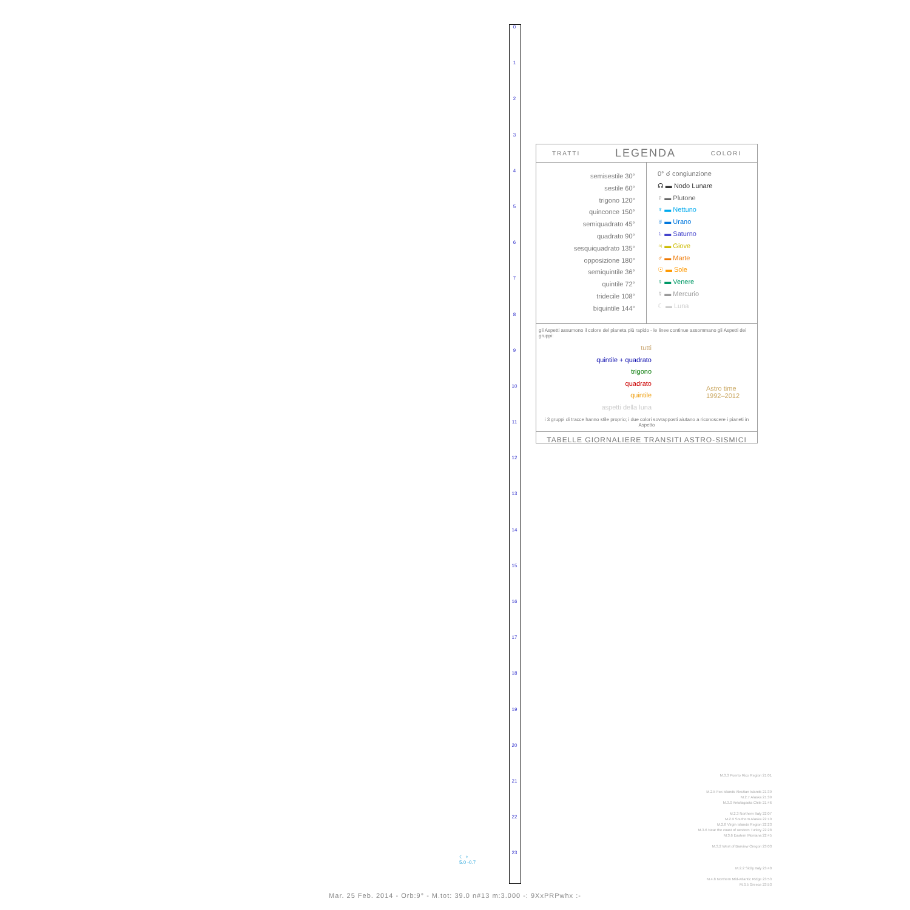0
1
2
3
4
5
6
7
8
9
10
11
12
13
14
15
16
17
18
19
20
21
22
23
TRATTI LEGENDA COLORI
semisestile 30°
sestile 60°
trigono 120°
quinconce 150°
semiquadrato 45°
quadrato 90°
sesquiquadrato 135°
opposizione 180°
semiquintile 36°
quintile 72°
tridecile 108°
biquintile 144°
0° ☌ congiunzione
☊ ▬ Nodo Lunare
♇ ▬ Plutone
♆ ▬ Nettuno
♅ ▬ Urano
♄ ▬ Saturno
♃ ▬ Giove
♂ ▬ Marte
☉ ▬ Sole
♀ ▬ Venere
☿ ▬ Mercurio
☾ ▬ Luna
gli Aspetti assumono il colore del pianeta più rapido - le linee continue assommano gli Aspetti dei gruppi:
tutti
quintile + quadrato
trigono
quadrato
quintile
aspetti della luna
Astro time
1992–2012
i 3 gruppi di tracce hanno stile proprio; i due colori sovrapposti aiutano a riconoscere i pianeti in Aspetto
TABELLE GIORNALIERE TRANSITI ASTRO-SISMICI
M.3.3 Puerto Rico Region 21:01
M.2.5 Fox Islands Aleutian Islands 21:39
M.2.7 Alaska 21:39
M.3.0 Antofagasta Chile 21:46
M.2.3 Northern Italy 22:07
M.2.9 Southern Alaska 22:10
M.2.8 Virgin Islands Region 22:23
M.3.6 Near the coast of western Turkey 22:28
M.3.6 Eastern Montana 22:45
M.3.2 West of Barview Oregon 23:03
M.2.2 Sicily Italy 23:40
M.4.8 Northern Mid-Atlantic Ridge 23:53
M.3.5 Greece 23:53
☾ ♆
5.0 -0.7
Mar. 25 Feb. 2014 - Orb:9° - M.tot: 39.0 n#13 m:3.000 -: 9XxPRPwhx :-